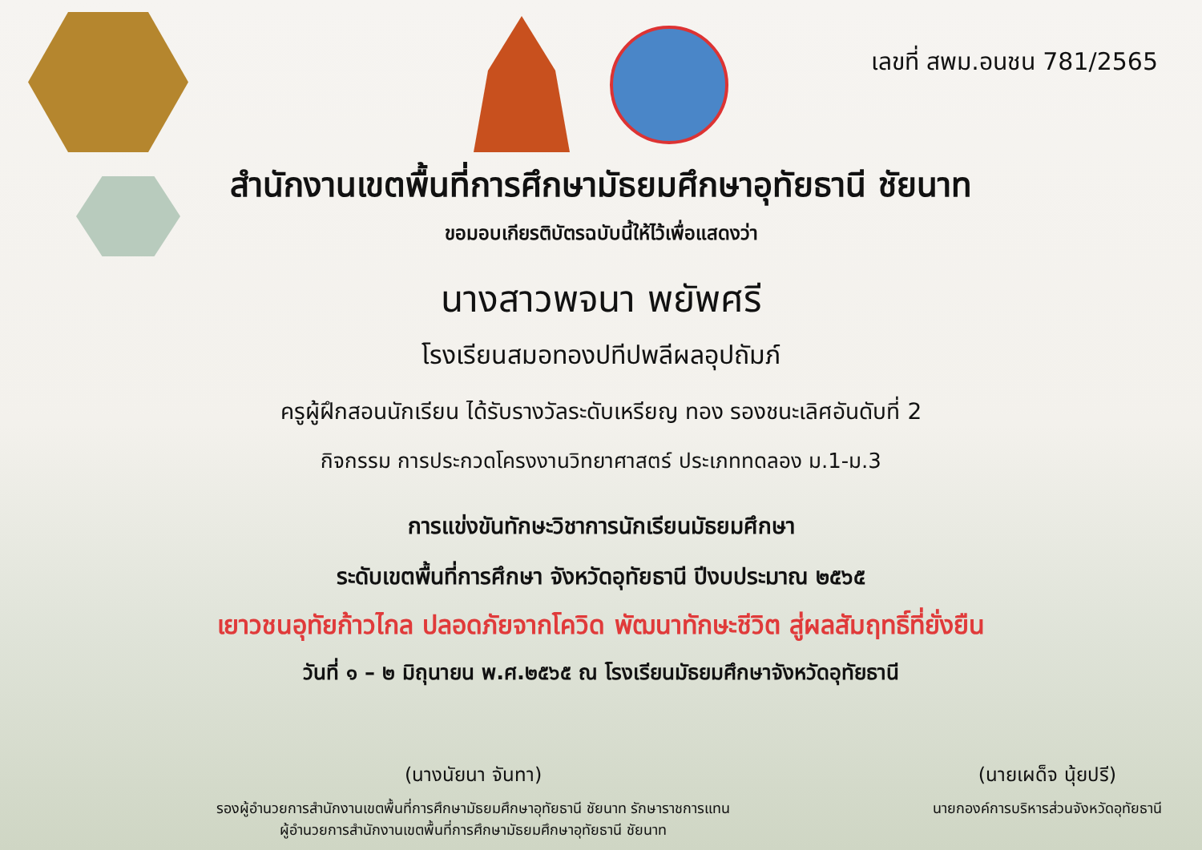เลขที่ สพม.อนชน 781/2565
สำนักงานเขตพื้นที่การศึกษามัธยมศึกษาอุทัยธานี ชัยนาท
ขอมอบเกียรติบัตรฉบับนี้ให้ไว้เพื่อแสดงว่า
นางสาวพจนา พยัพศรี
โรงเรียนสมอทองปทีปพลีผลอุปถัมภ์
ครูผู้ฝึกสอนนักเรียน ได้รับรางวัลระดับเหรียญ ทอง รองชนะเลิศอันดับที่ 2
กิจกรรม การประกวดโครงงานวิทยาศาสตร์ ประเภททดลอง ม.1-ม.3
การแข่งขันทักษะวิชาการนักเรียนมัธยมศึกษา
ระดับเขตพื้นที่การศึกษา จังหวัดอุทัยธานี ปีงบประมาณ ๒๕๖๕
เยาวชนอุทัยก้าวไกล ปลอดภัยจากโควิด พัฒนาทักษะชีวิต สู่ผลสัมฤทธิ์ที่ยั่งยืน
วันที่ ๑ – ๒ มิถุนายน พ.ศ.๒๕๖๕ ณ โรงเรียนมัธยมศึกษาจังหวัดอุทัยธานี
(นางนัยนา จันทา)
รองผู้อำนวยการสำนักงานเขตพื้นที่การศึกษามัธยมศึกษาอุทัยธานี ชัยนาท รักษาราชการแทน
ผู้อำนวยการสำนักงานเขตพื้นที่การศึกษามัธยมศึกษาอุทัยธานี ชัยนาท
(นายเผด็จ นุ้ยปรี)
นายกองค์การบริหารส่วนจังหวัดอุทัยธานี